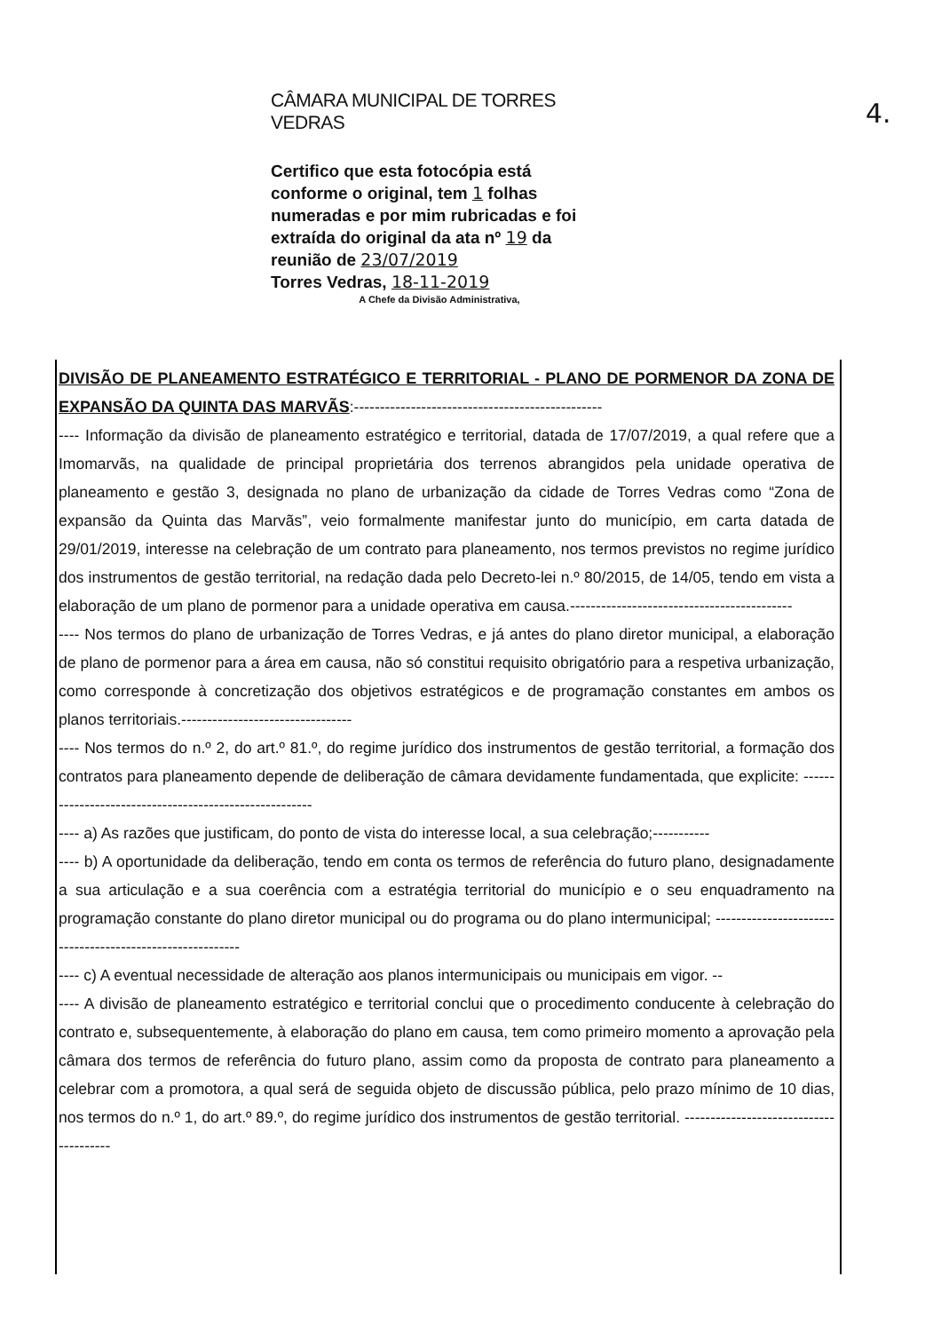4.
CÂMARA MUNICIPAL DE TORRES VEDRAS
Certifico que esta fotocópia está conforme o original, tem 1 folhas numeradas e por mim rubricadas e foi extraída do original da ata nº 19 da reunião de 23/07/2019
Torres Vedras, 18-11-2019
A Chefe da Divisão Administrativa,
DIVISÃO DE PLANEAMENTO ESTRATÉGICO E TERRITORIAL - PLANO DE PORMENOR DA ZONA DE EXPANSÃO DA QUINTA DAS MARVÃS:------------------------------------------------
---- Informação da divisão de planeamento estratégico e territorial, datada de 17/07/2019, a qual refere que a Imomarvãs, na qualidade de principal proprietária dos terrenos abrangidos pela unidade operativa de planeamento e gestão 3, designada no plano de urbanização da cidade de Torres Vedras como “Zona de expansão da Quinta das Marvãs”, veio formalmente manifestar junto do município, em carta datada de 29/01/2019, interesse na celebração de um contrato para planeamento, nos termos previstos no regime jurídico dos instrumentos de gestão territorial, na redação dada pelo Decreto-lei n.º 80/2015, de 14/05, tendo em vista a elaboração de um plano de pormenor para a unidade operativa em causa.-------------------------------------------
---- Nos termos do plano de urbanização de Torres Vedras, e já antes do plano diretor municipal, a elaboração de plano de pormenor para a área em causa, não só constitui requisito obrigatório para a respetiva urbanização, como corresponde à concretização dos objetivos estratégicos e de programação constantes em ambos os planos territoriais.---------------------------------
---- Nos termos do n.º 2, do art.º 81.º, do regime jurídico dos instrumentos de gestão territorial, a formação dos contratos para planeamento depende de deliberação de câmara devidamente fundamentada, que explicite: -------------------------------------------------------
---- a) As razões que justificam, do ponto de vista do interesse local, a sua celebração;-----------
---- b) A oportunidade da deliberação, tendo em conta os termos de referência do futuro plano, designadamente a sua articulação e a sua coerência com a estratégia territorial do município e o seu enquadramento na programação constante do plano diretor municipal ou do programa ou do plano intermunicipal; ----------------------------------------------------------
---- c) A eventual necessidade de alteração aos planos intermunicipais ou municipais em vigor. --
---- A divisão de planeamento estratégico e territorial conclui que o procedimento conducente à celebração do contrato e, subsequentemente, à elaboração do plano em causa, tem como primeiro momento a aprovação pela câmara dos termos de referência do futuro plano, assim como da proposta de contrato para planeamento a celebrar com a promotora, a qual será de seguida objeto de discussão pública, pelo prazo mínimo de 10 dias, nos termos do n.º 1, do art.º 89.º, do regime jurídico dos instrumentos de gestão territorial. ---------------------------------------